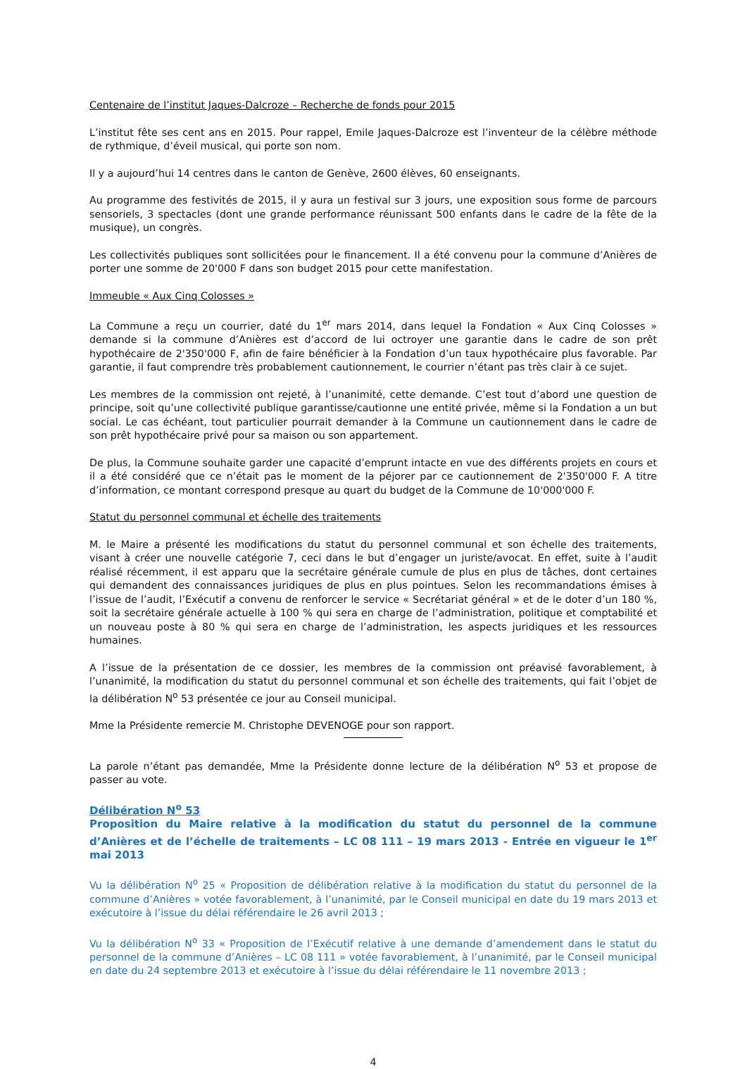Centenaire de l’institut Jaques-Dalcroze – Recherche de fonds pour 2015
L’institut fête ses cent ans en 2015. Pour rappel, Emile Jaques-Dalcroze est l’inventeur de la célèbre méthode de rythmique, d’éveil musical, qui porte son nom.
Il y a aujourd’hui 14 centres dans le canton de Genève, 2600 élèves, 60 enseignants.
Au programme des festivités de 2015, il y aura un festival sur 3 jours, une exposition sous forme de parcours sensoriels, 3 spectacles (dont une grande performance réunissant 500 enfants dans le cadre de la fête de la musique), un congrès.
Les collectivités publiques sont sollicitées pour le financement. Il a été convenu pour la commune d’Anières de porter une somme de 20'000 F dans son budget 2015 pour cette manifestation.
Immeuble « Aux Cinq Colosses »
La Commune a reçu un courrier, daté du 1<sup>er</sup> mars 2014, dans lequel la Fondation « Aux Cinq Colosses » demande si la commune d’Anières est d’accord de lui octroyer une garantie dans le cadre de son prêt hypothécaire de 2'350'000 F, afin de faire bénéficier à la Fondation d’un taux hypothécaire plus favorable. Par garantie, il faut comprendre très probablement cautionnement, le courrier n’étant pas très clair à ce sujet.
Les membres de la commission ont rejeté, à l’unanimité, cette demande. C’est tout d’abord une question de principe, soit qu’une collectivité publique garantisse/cautionne une entité privée, même si la Fondation a un but social. Le cas échéant, tout particulier pourrait demander à la Commune un cautionnement dans le cadre de son prêt hypothécaire privé pour sa maison ou son appartement.
De plus, la Commune souhaite garder une capacité d’emprunt intacte en vue des différents projets en cours et il a été considéré que ce n’était pas le moment de la péjorer par ce cautionnement de 2'350'000 F. A titre d’information, ce montant correspond presque au quart du budget de la Commune de 10'000'000 F.
Statut du personnel communal et échelle des traitements
M. le Maire a présenté les modifications du statut du personnel communal et son échelle des traitements, visant à créer une nouvelle catégorie 7, ceci dans le but d’engager un juriste/avocat. En effet, suite à l’audit réalisé récemment, il est apparu que la secrétaire générale cumule de plus en plus de tâches, dont certaines qui demandent des connaissances juridiques de plus en plus pointues. Selon les recommandations émises à l’issue de l’audit, l’Exécutif a convenu de renforcer le service « Secrétariat général » et de le doter d’un 180 %, soit la secrétaire générale actuelle à 100 % qui sera en charge de l’administration, politique et comptabilité et un nouveau poste à 80 % qui sera en charge de l’administration, les aspects juridiques et les ressources humaines.
A l’issue de la présentation de ce dossier, les membres de la commission ont préavisé favorablement, à l’unanimité, la modification du statut du personnel communal et son échelle des traitements, qui fait l’objet de la délibération N<sup>o</sup> 53 présentée ce jour au Conseil municipal.
Mme la Présidente remercie M. Christophe DEVENOGE pour son rapport.
La parole n’étant pas demandée, Mme la Présidente donne lecture de la délibération N<sup>o</sup> 53 et propose de passer au vote.
Délibération N<sup>o</sup> 53
Proposition du Maire relative à la modification du statut du personnel de la commune d’Anières et de l’échelle de traitements – LC 08 111 – 19 mars 2013 - Entrée en vigueur le 1<sup>er</sup> mai 2013
Vu la délibération N<sup>o</sup> 25 « Proposition de délibération relative à la modification du statut du personnel de la commune d’Anières » votée favorablement, à l’unanimité, par le Conseil municipal en date du 19 mars 2013 et exécutoire à l’issue du délai référendaire le 26 avril 2013 ;
Vu la délibération N<sup>o</sup> 33 « Proposition de l’Exécutif relative à une demande d’amendement dans le statut du personnel de la commune d’Anières – LC 08 111 » votée favorablement, à l’unanimité, par le Conseil municipal en date du 24 septembre 2013 et exécutoire à l’issue du délai référendaire le 11 novembre 2013 ;
4